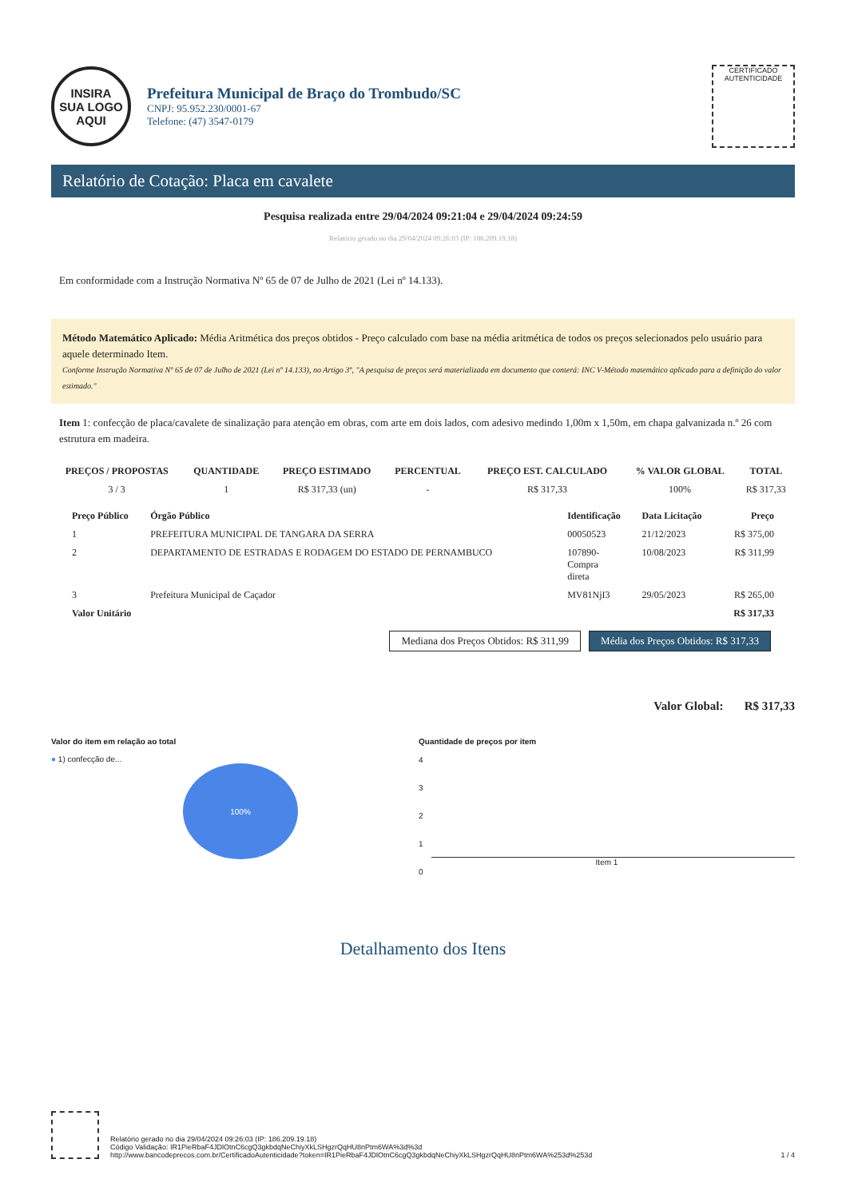INSIRA
SUA LOGO
AQUI
Prefeitura Municipal de Braço do Trombudo/SC
CNPJ: 95.952.230/0001-67
Telefone: (47) 3547-0179
CERTIFICADO
AUTENTICIDADE
Relatório de Cotação: Placa em cavalete
Pesquisa realizada entre 29/04/2024 09:21:04 e 29/04/2024 09:24:59
Relatório gerado no dia 29/04/2024 09:26:03 (IP: 186.209.19.18)
Em conformidade com a Instrução Normativa Nº 65 de 07 de Julho de 2021 (Lei nº 14.133).
Método Matemático Aplicado: Média Aritmética dos preços obtidos - Preço calculado com base na média aritmética de todos os preços selecionados pelo usuário para aquele determinado Item.
Conforme Instrução Normativa Nº 65 de 07 de Julho de 2021 (Lei nº 14.133), no Artigo 3º, "A pesquisa de preços será materializada em documento que conterá: INC V-Método matemático aplicado para a definição do valor estimado."
Item 1: confecção de placa/cavalete de sinalização para atenção em obras, com arte em dois lados, com adesivo medindo 1,00m x 1,50m, em chapa galvanizada n.º 26 com estrutura em madeira.
| PREÇOS / PROPOSTAS | QUANTIDADE | PREÇO ESTIMADO | PERCENTUAL | PREÇO EST. CALCULADO | % VALOR GLOBAL | TOTAL |
| --- | --- | --- | --- | --- | --- | --- |
| 3 / 3 | 1 | R$ 317,33 (un) | - | R$ 317,33 | 100% | R$ 317,33 |
| Preço Público | Órgão Público | Identificação | Data Licitação | Preço |
| --- | --- | --- | --- | --- |
| 1 | PREFEITURA MUNICIPAL DE TANGARA DA SERRA | 00050523 | 21/12/2023 | R$ 375,00 |
| 2 | DEPARTAMENTO DE ESTRADAS E RODAGEM DO ESTADO DE PERNAMBUCO | 107890- Compra direta | 10/08/2023 | R$ 311,99 |
| 3 | Prefeitura Municipal de Caçador | MV81NjI3 | 29/05/2023 | R$ 265,00 |
| Valor Unitário | | | | R$ 317,33 |
Mediana dos Preços Obtidos: R$ 311,99 Média dos Preços Obtidos: R$ 317,33
Valor Global: R$ 317,33
Valor do item em relação ao total
● 1) confecção de...
100%
Quantidade de preços por item
4
3
2
1
0
Item 1
Detalhamento dos Itens
Relatório gerado no dia 29/04/2024 09:26:03 (IP: 186.209.19.18)
Código Validação: IR1PieRbaF4JDlOtnC6cgQ3gkbdqNeChiyXkLSHgzrQqHU8nPtm6WA%3d%3d
http://www.bancodeprecos.com.br/CertificadoAutenticidade?token=IR1PieRbaF4JDlOtnC6cgQ3gkbdqNeChiyXkLSHgzrQqHU8nPtm6WA%253d%253d
1 / 4